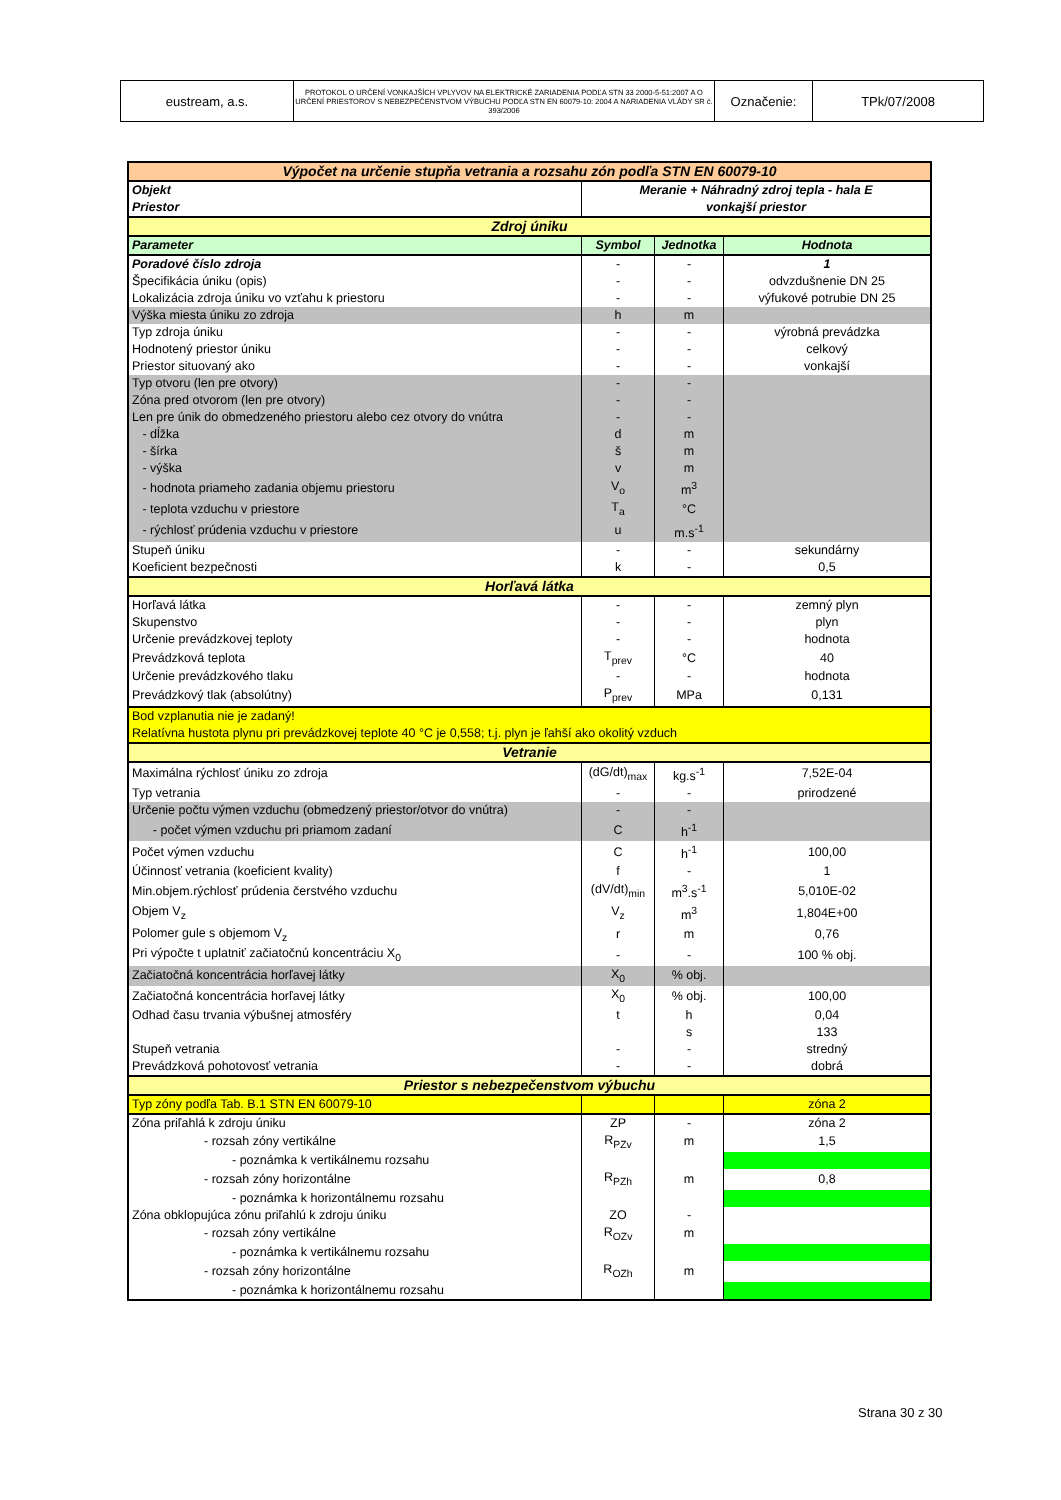| eustream, a.s. | PROTOKOL O URČENÍ VONKAJŠÍCH VPLYVOV NA ELEKTRICKÉ ZARIADENIA PODĽA STN 33 2000-5-51:2007 A O URČENÍ PRIESTOROV S NEBEZPEČENSTVOM VÝBUCHU PODĽA STN EN 60079-10: 2004 A NARIADENIA VLÁDY SR č. 393/2006 | Označenie: | TPk/07/2008 |
| Výpočet na určenie stupňa vetrania a rozsahu zón podľa STN EN 60079-10 | | | |
| Objekt | Meranie + Náhradný zdroj tepla - hala E | | |
| Priestor | vonkajší priestor | | |
| Zdroj úniku | | | |
| Parameter | Symbol | Jednotka | Hodnota |
| Poradové číslo zdroja | - | - | 1 |
| Špecifikácia úniku (opis) | - | - | odvzdušnenie DN 25 |
| Lokalizácia zdroja úniku vo vzťahu k priestoru | - | - | výfukové potrubie DN 25 |
| Výška miesta úniku zo zdroja | h | m | |
| Typ zdroja úniku | - | - | výrobná prevádzka |
| Hodnotený priestor úniku | - | - | celkový |
| Priestor situovaný ako | - | - | vonkajší |
| Typ otvoru (len pre otvory) | - | - | |
| Zóna pred otvorom (len pre otvory) | - | - | |
| Len pre únik do obmedzeného priestoru alebo cez otvory do vnútra | - | - | |
| - dĺžka | d | m | |
| - šírka | š | m | |
| - výška | v | m | |
| - hodnota priameho zadania objemu priestoru | V<sub>o</sub> | m<sup>3</sup> | |
| - teplota vzduchu v priestore | T<sub>a</sub> | °C | |
| - rýchlosť prúdenia vzduchu v priestore | u | m.s<sup>-1</sup> | |
| Stupeň úniku | - | - | sekundárny |
| Koeficient bezpečnosti | k | - | 0,5 |
| Horľavá látka | | | |
| Horľavá látka | - | - | zemný plyn |
| Skupenstvo | - | - | plyn |
| Určenie prevádzkovej teploty | - | - | hodnota |
| Prevádzková teplota | T<sub>prev</sub> | °C | 40 |
| Určenie prevádzkového tlaku | - | - | hodnota |
| Prevádzkový tlak (absolútny) | P<sub>prev</sub> | MPa | 0,131 |
| Bod vzplanutia nie je zadaný! | | | |
| Relatívna hustota plynu pri prevádzkovej teplote 40 °C je 0,558; t.j. plyn je ľahší ako okolitý vzduch | | | |
| Vetranie | | | |
| Maximálna rýchlosť úniku zo zdroja | (dG/dt)<sub>max</sub> | kg.s<sup>-1</sup> | 7,52E-04 |
| Typ vetrania | - | - | prirodzené |
| Určenie počtu výmen vzduchu (obmedzený priestor/otvor do vnútra) | - | - | |
| - počet výmen vzduchu pri priamom zadaní | C | h<sup>-1</sup> | |
| Počet výmen vzduchu | C | h<sup>-1</sup> | 100,00 |
| Účinnosť vetrania (koeficient kvality) | f | - | 1 |
| Min.objem.rýchlosť prúdenia čerstvého vzduchu | (dV/dt)<sub>min</sub> | m<sup>3</sup>.s<sup>-1</sup> | 5,010E-02 |
| Objem V<sub>z</sub> | V<sub>z</sub> | m<sup>3</sup> | 1,804E+00 |
| Polomer gule s objemom V<sub>z</sub> | r | m | 0,76 |
| Pri výpočte t uplatniť začiatočnú koncentráciu X<sub>0</sub> | - | - | 100 % obj. |
| Začiatočná koncentrácia horľavej látky | X<sub>0</sub> | % obj. | |
| Začiatočná koncentrácia horľavej látky | X<sub>0</sub> | % obj. | 100,00 |
| Odhad času trvania výbušnej atmosféry | t | h | 0,04 |
| | | s | 133 |
| Stupeň vetrania | - | - | stredný |
| Prevádzková pohotovosť vetrania | - | - | dobrá |
| Priestor s nebezpečenstvom výbuchu | | | |
| Typ zóny podľa Tab. B.1 STN EN 60079-10 | | | zóna 2 |
| Zóna priľahlá k zdroju úniku | ZP | - | zóna 2 |
| - rozsah zóny vertikálne | R<sub>PZv</sub> | m | 1,5 |
| - poznámka k vertikálnemu rozsahu | | | |
| - rozsah zóny horizontálne | R<sub>PZh</sub> | m | 0,8 |
| - poznámka k horizontálnemu rozsahu | | | |
| Zóna obklopujúca zónu priľahlú k zdroju úniku | ZO | - | |
| - rozsah zóny vertikálne | R<sub>OZv</sub> | m | |
| - poznámka k vertikálnemu rozsahu | | | |
| - rozsah zóny horizontálne | R<sub>OZh</sub> | m | |
| - poznámka k horizontálnemu rozsahu | | | |
Strana 30 z 30